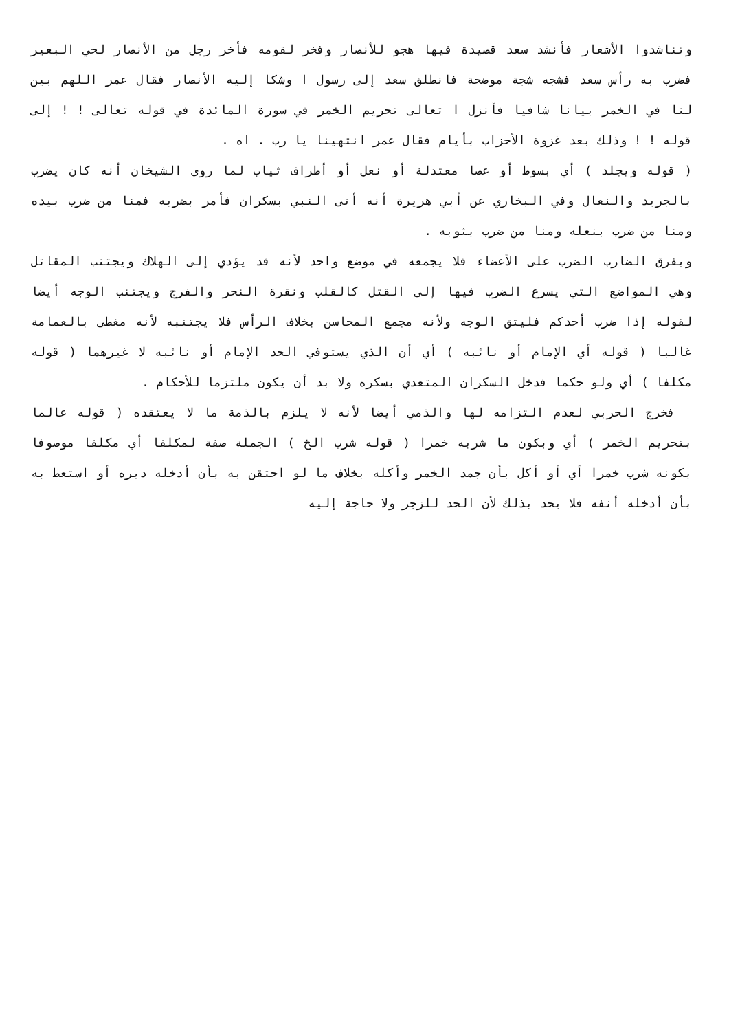وتناشدوا الأشعار فأنشد سعد قصيدة فيها هجو للأنصار وفخر لقومه فأخر رجل من الأنصار لحي البعير فضرب به رأس سعد فشجه شجة موضحة فانطلق سعد إلى رسول ا وشكا إليه الأنصار فقال عمر اللهم بين لنا في الخمر بيانا شافيا فأنزل ا تعالى تحريم الخمر في سورة المائدة في قوله تعالى ! ! إلى قوله ! ! وذلك بعد غزوة الأحزاب بأيام فقال عمر انتهينا يا رب . اه .
( قوله ويجلد ) أي بسوط أو عصا معتدلة أو نعل أو أطراف ثياب لما روى الشيخان أنه كان يضرب بالجريد والنعال وفي البخاري عن أبي هريرة أنه أتى النبي بسكران فأمر بضربه فمنا من ضرب بيده ومنا من ضرب بنعله ومنا من ضرب بثوبه .
ويفرق الضارب الضرب على الأعضاء فلا يجمعه في موضع واحد لأنه قد يؤدي إلى الهلاك ويجتنب المقاتل وهي المواضع التي يسرع الضرب فيها إلى القتل كالقلب ونقرة النحر والفرج ويجتنب الوجه أيضا لقوله إذا ضرب أحدكم فليتق الوجه ولأنه مجمع المحاسن بخلاف الرأس فلا يجتنبه لأنه مغطى بالعمامة غالبا ( قوله أي الإمام أو نائبه ) أي أن الذي يستوفي الحد الإمام أو نائبه لا غيرهما ( قوله مكلفا ) أي ولو حكما فدخل السكران المتعدي بسكره ولا بد أن يكون ملتزما للأحكام .
فخرج الحربي لعدم التزامه لها والذمي أيضا لأنه لا يلزم بالذمة ما لا يعتقده ( قوله عالما بتحريم الخمر ) أي وبكون ما شربه خمرا ( قوله شرب الخ ) الجملة صفة لمكلفا أي مكلفا موصوفا بكونه شرب خمرا أي أو أكل بأن جمد الخمر وأكله بخلاف ما لو احتقن به بأن أدخله دبره أو استعط به بأن أدخله أنفه فلا يحد بذلك لأن الحد للزجر ولا حاجة إليه